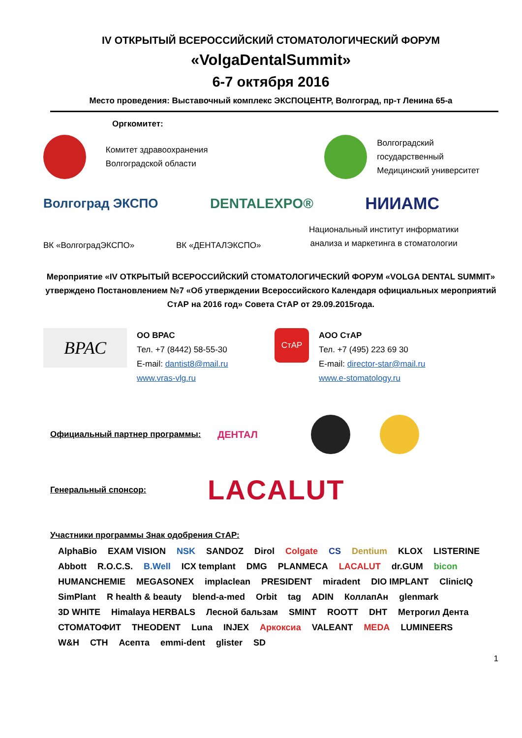IV ОТКРЫТЫЙ ВСЕРОССИЙСКИЙ СТОМАТОЛОГИЧЕСКИЙ ФОРУМ
«VolgaDentalSummit»
6-7 октября 2016
Место проведения: Выставочный комплекс ЭКСПОЦЕНТР, Волгоград, пр-т Ленина 65-а
Оргкомитет:
Комитет здравоохранения
Волгоградской области
Волгоградский государственный
Медицинский университет
Волгоград ЭКСПО DENTALEXPO® НИИАМС
ВК «ВолгоградЭКСПО»
ВК «ДЕНТАЛЭКСПО»
Национальный институт информатики
анализа и маркетинга в стоматологии
Мероприятие «IV ОТКРЫТЫЙ ВСЕРОССИЙСКИЙ СТОМАТОЛОГИЧЕСКИЙ ФОРУМ «VOLGA DENTAL SUMMIT» утверждено Постановлением №7 «Об утверждении Всероссийского Календаря официальных мероприятий СтАР на 2016 год» Совета СтАР от 29.09.2015года.
ВРАС
ОО ВРАС
Тел. +7 (8442) 58-55-30
E-mail: dantist8@mail.ru
www.vras-vlg.ru
СтАР
АОО СтАР
Тел. +7 (495) 223 69 30
E-mail: director-star@mail.ru
www.e-stomatology.ru
Официальный партнер программы: ДЕНТАЛ
Генеральный спонсор: LACALUT
Участники программы Знак одобрения СтАР:
AlphaBio EXAM VISION NSK SANDOZ Dirol Colgate CS Dentium KLOX LISTERINE Abbott R.O.C.S. B.Well ICX templant DMG PLANMECA LACALUT dr.GUM bicon HUMANCHEMIE MEGASONEX implaclean PRESIDENT miradent DIO IMPLANT ClinicIQ SimPlant R health & beauty blend-a-med Orbit tag ADIN КоллапАн glenmark 3D WHITE Himalaya HERBALS Лесной бальзам SMINT ROOTT DHT Метрогил Дента СТОМАТОФИТ THEODENT Luna INJEX Аркоксиа VALEANT MEDA LUMINEERS W&H СТН Асепта emmi-dent glister SD
1